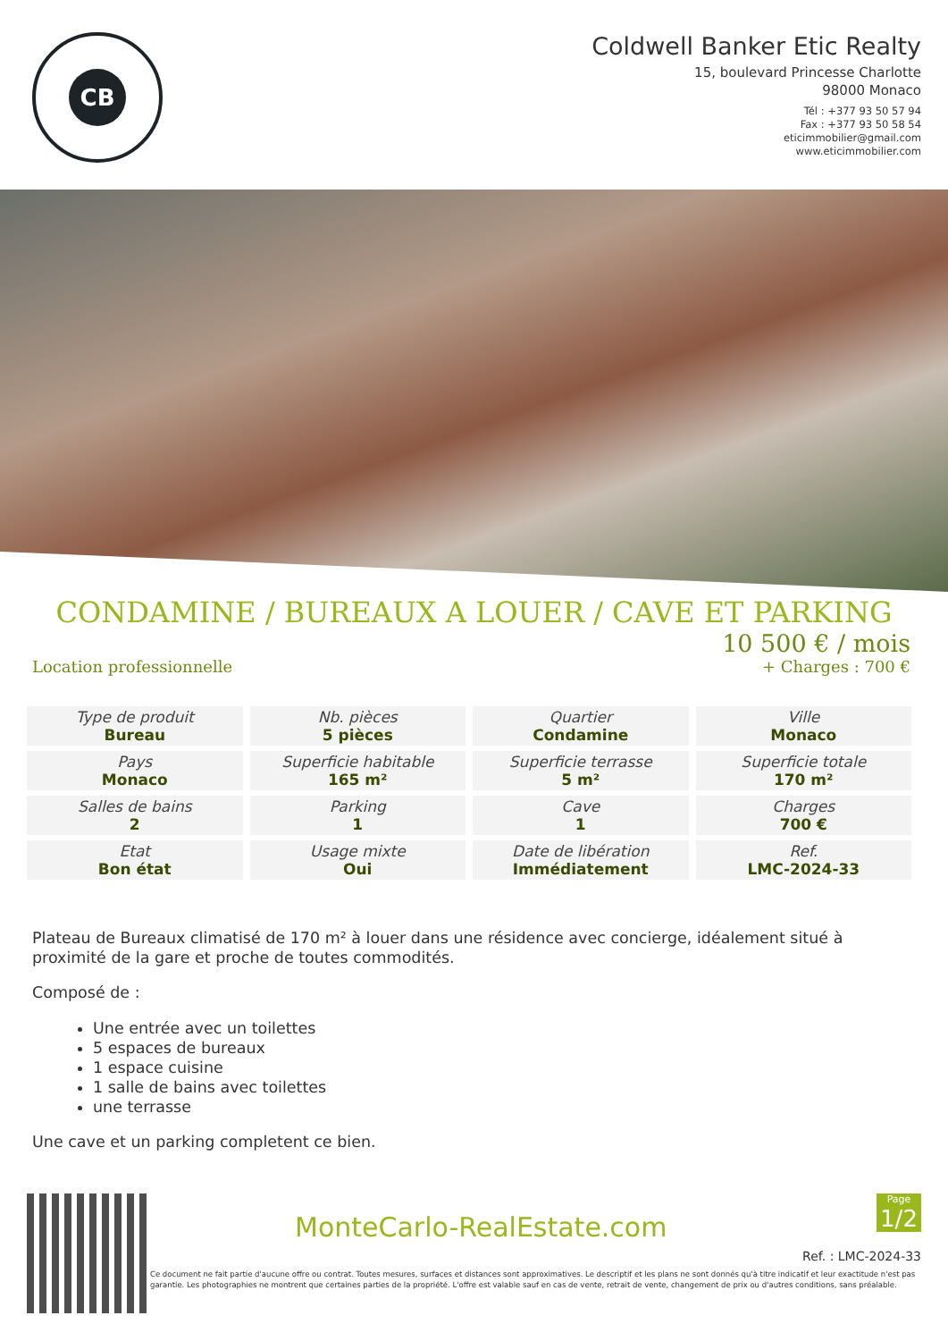CB
Coldwell Banker Etic Realty
15, boulevard Princesse Charlotte
98000 Monaco
Tél : +377 93 50 57 94
Fax : +377 93 50 58 54
eticimmobilier@gmail.com
www.eticimmobilier.com
CONDAMINE / BUREAUX A LOUER / CAVE ET PARKING
Location professionnelle
10 500 € / mois
+ Charges : 700 €
| Type de produit Bureau | Nb. pièces 5 pièces | Quartier Condamine | Ville Monaco |
| Pays Monaco | Superficie habitable 165 m² | Superficie terrasse 5 m² | Superficie totale 170 m² |
| Salles de bains 2 | Parking 1 | Cave 1 | Charges 700 € |
| Etat Bon état | Usage mixte Oui | Date de libération Immédiatement | Ref. LMC-2024-33 |
Plateau de Bureaux climatisé de 170 m² à louer dans une résidence avec concierge, idéalement situé à proximité de la gare et proche de toutes commodités.
Composé de :
Une entrée avec un toilettes
5 espaces de bureaux
1 espace cuisine
1 salle de bains avec toilettes
une terrasse
Une cave et un parking completent ce bien.
MonteCarlo-RealEstate.com
Page
1/2
Ref. : LMC-2024-33
Ce document ne fait partie d'aucune offre ou contrat. Toutes mesures, surfaces et distances sont approximatives. Le descriptif et les plans ne sont donnés qu'à titre indicatif et leur exactitude n'est pas garantie. Les photographies ne montrent que certaines parties de la propriété. L'offre est valable sauf en cas de vente, retrait de vente, changement de prix ou d'autres conditions, sans préalable.